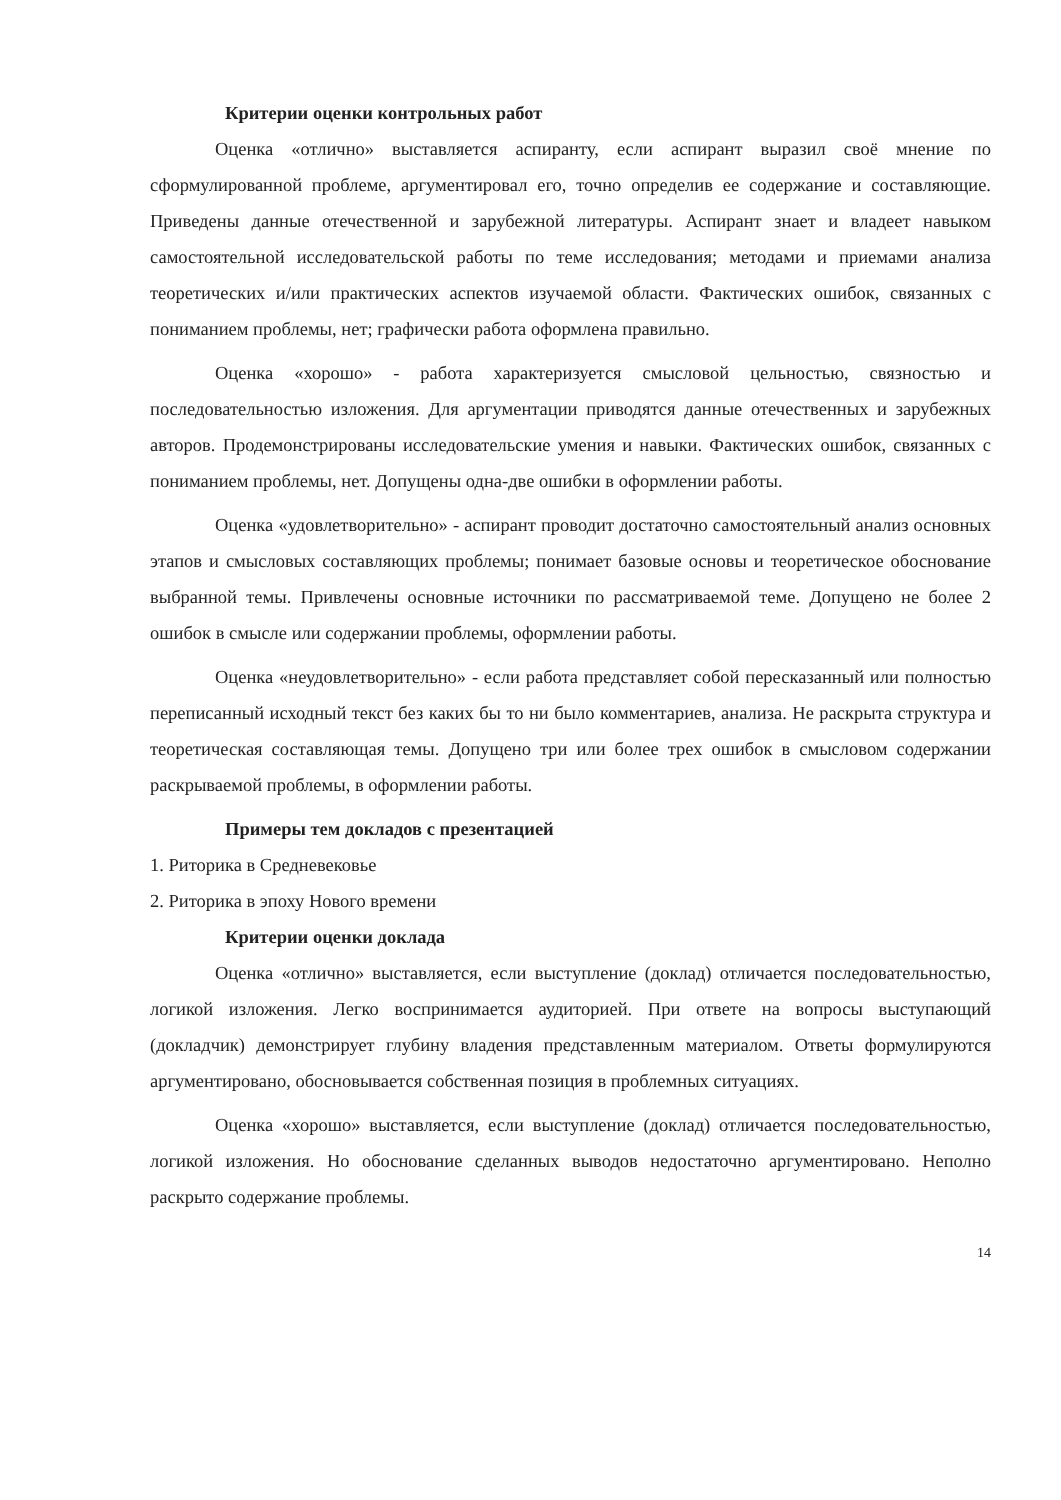Критерии оценки контрольных работ
Оценка «отлично» выставляется аспиранту, если аспирант выразил своё мнение по сформулированной проблеме, аргументировал его, точно определив ее содержание и составляющие. Приведены данные отечественной и зарубежной литературы. Аспирант знает и владеет навыком самостоятельной исследовательской работы по теме исследования; методами и приемами анализа теоретических и/или практических аспектов изучаемой области. Фактических ошибок, связанных с пониманием проблемы, нет; графически работа оформлена правильно.
Оценка «хорошо» - работа характеризуется смысловой цельностью, связностью и последовательностью изложения. Для аргументации приводятся данные отечественных и зарубежных авторов. Продемонстрированы исследовательские умения и навыки. Фактических ошибок, связанных с пониманием проблемы, нет. Допущены одна-две ошибки в оформлении работы.
Оценка «удовлетворительно» - аспирант проводит достаточно самостоятельный анализ основных этапов и смысловых составляющих проблемы; понимает базовые основы и теоретическое обоснование выбранной темы. Привлечены основные источники по рассматриваемой теме. Допущено не более 2 ошибок в смысле или содержании проблемы, оформлении работы.
Оценка «неудовлетворительно» - если работа представляет собой пересказанный или полностью переписанный исходный текст без каких бы то ни было комментариев, анализа. Не раскрыта структура и теоретическая составляющая темы. Допущено три или более трех ошибок в смысловом содержании раскрываемой проблемы, в оформлении работы.
Примеры тем докладов с презентацией
1. Риторика в Средневековье
2. Риторика в эпоху Нового времени
Критерии оценки доклада
Оценка «отлично» выставляется, если выступление (доклад) отличается последовательностью, логикой изложения. Легко воспринимается аудиторией. При ответе на вопросы выступающий (докладчик) демонстрирует глубину владения представленным материалом. Ответы формулируются аргументировано, обосновывается собственная позиция в проблемных ситуациях.
Оценка «хорошо» выставляется, если выступление (доклад) отличается последовательностью, логикой изложения. Но обоснование сделанных выводов недостаточно аргументировано. Неполно раскрыто содержание проблемы.
14